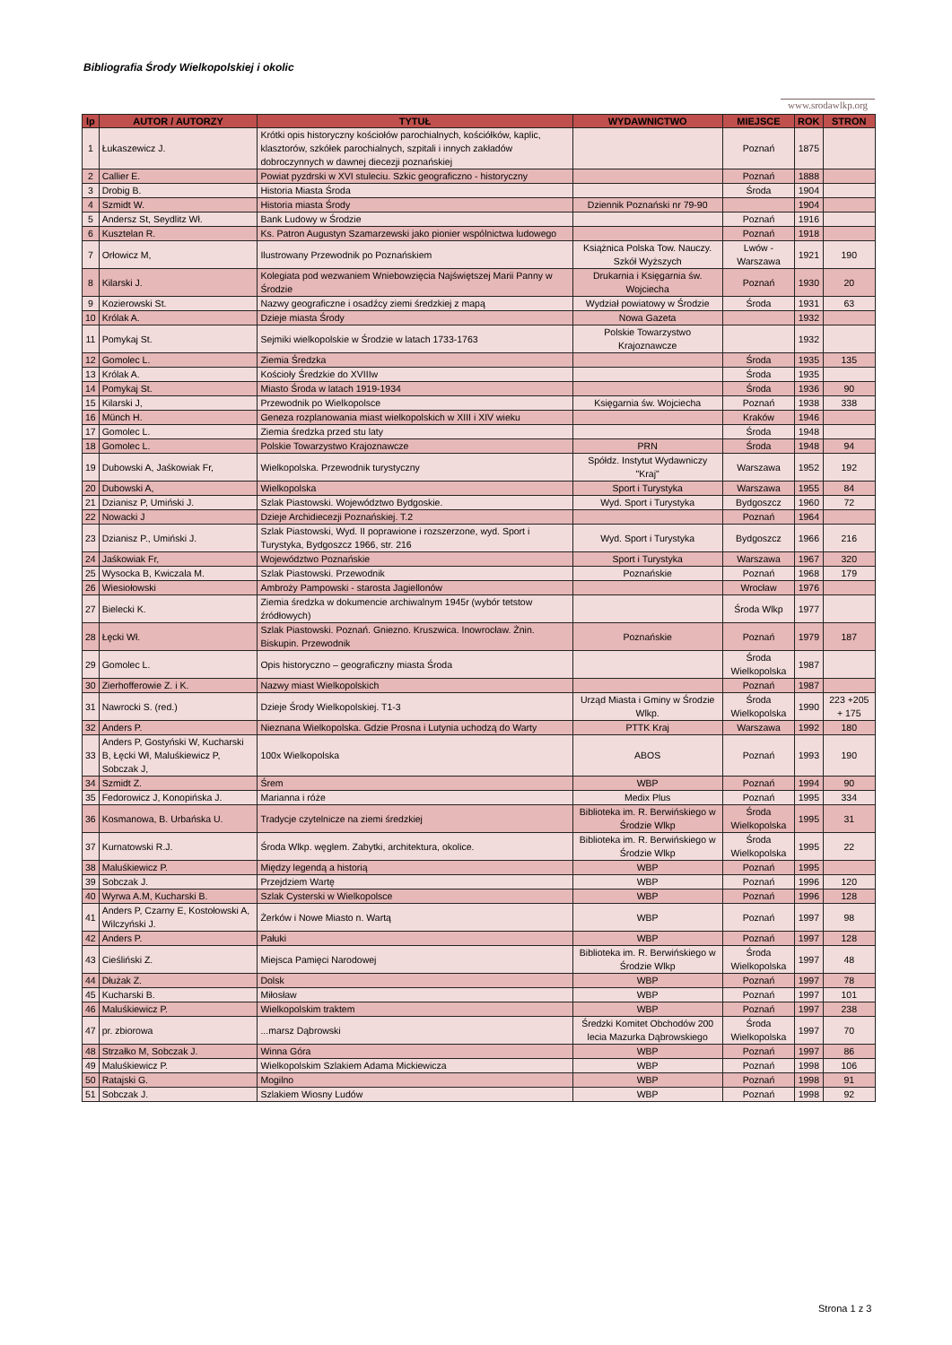Bibliografia Środy Wielkopolskiej i okolic
www.srodawlkp.org
| lp | AUTOR / AUTORZY | TYTUŁ | WYDAWNICTWO | MIEJSCE | ROK | STRON |
| --- | --- | --- | --- | --- | --- | --- |
| 1 | Łukaszewicz J. | Krótki opis historyczny kościołów parochialnych, kościółków, kaplic, klasztorów, szkółek parochialnych, szpitali i innych zakładów dobroczynnych w dawnej diecezji poznańskiej | | Poznań | 1875 | |
| 2 | Callier E. | Powiat pyzdrski w XVI stuleciu. Szkic geograficzno - historyczny | | Poznań | 1888 | |
| 3 | Drobig B. | Historia Miasta Środa | | Środa | 1904 | |
| 4 | Szmidt W. | Historia miasta Środy | Dziennik Poznański nr 79-90 | | 1904 | |
| 5 | Andersz St, Seydlitz Wł. | Bank Ludowy w Środzie | | Poznań | 1916 | |
| 6 | Kusztelan R. | Ks. Patron Augustyn Szamarzewski jako pionier wspólnictwa ludowego | | Poznań | 1918 | |
| 7 | Orłowicz M, | Ilustrowany Przewodnik po Poznańskiem | Książnica Polska Tow. Nauczy. Szkół Wyższych | Lwów - Warszawa | 1921 | 190 |
| 8 | Kilarski J. | Kolegiata pod wezwaniem Wniebowzięcia Najświętszej Marii Panny w Środzie | Drukarnia i Księgarnia św. Wojciecha | Poznań | 1930 | 20 |
| 9 | Kozierowski St. | Nazwy geograficzne i osadźcy ziemi średzkiej z mapą | Wydział powiatowy w Środzie | Środa | 1931 | 63 |
| 10 | Królak A. | Dzieje miasta Środy | Nowa Gazeta | | 1932 | |
| 11 | Pomykaj St. | Sejmiki wielkopolskie w Środzie w latach 1733-1763 | Polskie Towarzystwo Krajoznawcze | | 1932 | |
| 12 | Gomolec L. | Ziemia Średzka | | Środa | 1935 | 135 |
| 13 | Królak A. | Kościoły Średzkie do XVIIIw | | Środa | 1935 | |
| 14 | Pomykaj St. | Miasto Środa w latach 1919-1934 | | Środa | 1936 | 90 |
| 15 | Kilarski J, | Przewodnik po Wielkopolsce | Księgarnia św. Wojciecha | Poznań | 1938 | 338 |
| 16 | Münch H. | Geneza rozplanowania miast wielkopolskich w XIII i XIV wieku | | Kraków | 1946 | |
| 17 | Gomolec L. | Ziemia średzka przed stu laty | | Środa | 1948 | |
| 18 | Gomolec L. | Polskie Towarzystwo Krajoznawcze | PRN | Środa | 1948 | 94 |
| 19 | Dubowski A, Jaśkowiak Fr, | Wielkopolska. Przewodnik turystyczny | Spółdz. Instytut Wydawniczy "Kraj" | Warszawa | 1952 | 192 |
| 20 | Dubowski A, | Wielkopolska | Sport i Turystyka | Warszawa | 1955 | 84 |
| 21 | Dzianisz P, Umiński J. | Szlak Piastowski. Województwo Bydgoskie. | Wyd. Sport i Turystyka | Bydgoszcz | 1960 | 72 |
| 22 | Nowacki J | Dzieje Archidiecezji Poznańskiej. T.2 | | Poznań | 1964 | |
| 23 | Dzianisz P., Umiński J. | Szlak Piastowski, Wyd. II poprawione i rozszerzone, wyd. Sport i Turystyka, Bydgoszcz 1966, str. 216 | Wyd. Sport i Turystyka | Bydgoszcz | 1966 | 216 |
| 24 | Jaśkowiak Fr, | Województwo Poznańskie | Sport i Turystyka | Warszawa | 1967 | 320 |
| 25 | Wysocka B, Kwiczala M. | Szlak Piastowski. Przewodnik | Poznańskie | Poznań | 1968 | 179 |
| 26 | Wiesiołowski | Ambroży Pampowski - starosta Jagiellonów | | Wrocław | 1976 | |
| 27 | Bielecki K. | Ziemia średzka w dokumencie archiwalnym 1945r (wybór tetstow źródłowych) | | Środa Wlkp | 1977 | |
| 28 | Łęcki Wł. | Szlak Piastowski. Poznań. Gniezno. Kruszwica. Inowrocław. Żnin. Biskupin. Przewodnik | Poznańskie | Poznań | 1979 | 187 |
| 29 | Gomolec L. | Opis historyczno – geograficzny miasta Środa | | Środa Wielkopolska | 1987 | |
| 30 | Zierhofferowie Z. i K. | Nazwy miast Wielkopolskich | | Poznań | 1987 | |
| 31 | Nawrocki S. (red.) | Dzieje Środy Wielkopolskiej. T1-3 | Urząd Miasta i Gminy w Środzie Wlkp. | Środa Wielkopolska | 1990 | 223 +205 + 175 |
| 32 | Anders P. | Nieznana Wielkopolska. Gdzie Prosna i Lutynia uchodzą do Warty | PTTK Kraj | Warszawa | 1992 | 180 |
| 33 | Anders P, Gostyński W, Kucharski B, Łęcki Wł, Maluśkiewicz P, Sobczak J, | 100x Wielkopolska | ABOS | Poznań | 1993 | 190 |
| 34 | Szmidt Z. | Śrem | WBP | Poznań | 1994 | 90 |
| 35 | Fedorowicz J, Konopińska J. | Marianna i róże | Medix Plus | Poznań | 1995 | 334 |
| 36 | Kosmanowa, B. Urbańska U. | Tradycje czytelnicze na ziemi średzkiej | Biblioteka im. R. Berwińskiego w Środzie Wlkp | Środa Wielkopolska | 1995 | 31 |
| 37 | Kurnatowski R.J. | Środa Wlkp. węglem. Zabytki, architektura, okolice. | Biblioteka im. R. Berwińskiego w Środzie Wlkp | Środa Wielkopolska | 1995 | 22 |
| 38 | Maluśkiewicz P. | Między legendą a historią | WBP | Poznań | 1995 | |
| 39 | Sobczak J. | Przejdziem Wartę | WBP | Poznań | 1996 | 120 |
| 40 | Wyrwa A.M, Kucharski B. | Szlak Cysterski w Wielkopolsce | WBP | Poznań | 1996 | 128 |
| 41 | Anders P, Czarny E, Kostołowski A, Wilczyński J. | Żerków i Nowe Miasto n. Wartą | WBP | Poznań | 1997 | 98 |
| 42 | Anders P. | Pałuki | WBP | Poznań | 1997 | 128 |
| 43 | Cieśliński Z. | Miejsca Pamięci Narodowej | Biblioteka im. R. Berwińskiego w Środzie Wlkp | Środa Wielkopolska | 1997 | 48 |
| 44 | Dłużak Z. | Dolsk | WBP | Poznań | 1997 | 78 |
| 45 | Kucharski B. | Miłosław | WBP | Poznań | 1997 | 101 |
| 46 | Maluśkiewicz P. | Wielkopolskim traktem | WBP | Poznań | 1997 | 238 |
| 47 | pr. zbiorowa | ...marsz Dąbrowski | Średzki Komitet Obchodów 200 lecia Mazurka Dąbrowskiego | Środa Wielkopolska | 1997 | 70 |
| 48 | Strzałko M, Sobczak J. | Winna Góra | WBP | Poznań | 1997 | 86 |
| 49 | Maluśkiewicz P. | Wielkopolskim Szlakiem Adama Mickiewicza | WBP | Poznań | 1998 | 106 |
| 50 | Ratajski G. | Mogilno | WBP | Poznań | 1998 | 91 |
| 51 | Sobczak J. | Szlakiem Wiosny Ludów | WBP | Poznań | 1998 | 92 |
Strona 1 z 3